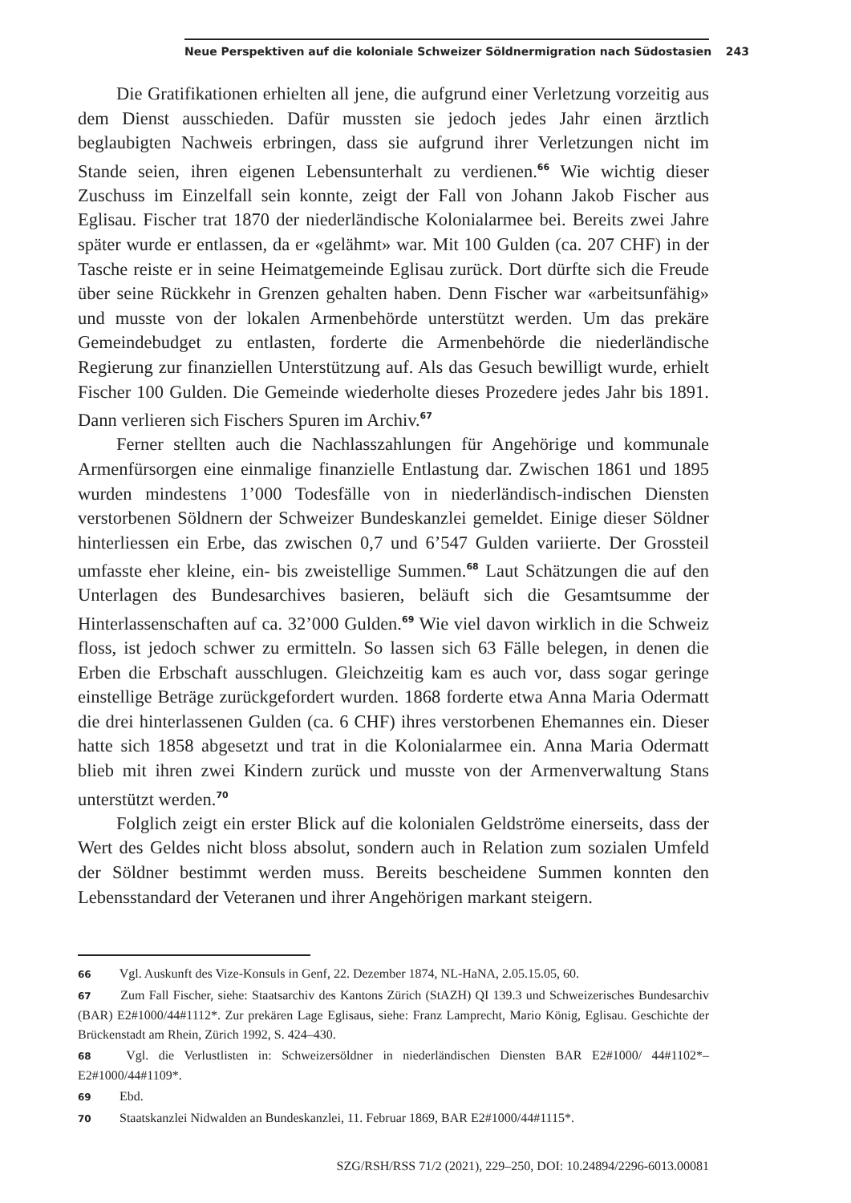Neue Perspektiven auf die koloniale Schweizer Söldnermigration nach Südostasien 243
Die Gratifikationen erhielten all jene, die aufgrund einer Verletzung vorzeitig aus dem Dienst ausschieden. Dafür mussten sie jedoch jedes Jahr einen ärztlich beglaubigten Nachweis erbringen, dass sie aufgrund ihrer Verletzungen nicht im Stande seien, ihren eigenen Lebensunterhalt zu verdienen.<sup>66</sup> Wie wichtig dieser Zuschuss im Einzelfall sein konnte, zeigt der Fall von Johann Jakob Fischer aus Eglisau. Fischer trat 1870 der niederländische Kolonialarmee bei. Bereits zwei Jahre später wurde er entlassen, da er «gelähmt» war. Mit 100 Gulden (ca. 207 CHF) in der Tasche reiste er in seine Heimatgemeinde Eglisau zurück. Dort dürfte sich die Freude über seine Rückkehr in Grenzen gehalten haben. Denn Fischer war «arbeitsunfähig» und musste von der lokalen Armenbehörde unterstützt werden. Um das prekäre Gemeindebudget zu entlasten, forderte die Armenbehörde die niederländische Regierung zur finanziellen Unterstützung auf. Als das Gesuch bewilligt wurde, erhielt Fischer 100 Gulden. Die Gemeinde wiederholte dieses Prozedere jedes Jahr bis 1891. Dann verlieren sich Fischers Spuren im Archiv.<sup>67</sup>
Ferner stellten auch die Nachlasszahlungen für Angehörige und kommunale Armenfürsorgen eine einmalige finanzielle Entlastung dar. Zwischen 1861 und 1895 wurden mindestens 1’000 Todesfälle von in niederländisch-indischen Diensten verstorbenen Söldnern der Schweizer Bundeskanzlei gemeldet. Einige dieser Söldner hinterliessen ein Erbe, das zwischen 0,7 und 6’547 Gulden variierte. Der Grossteil umfasste eher kleine, ein- bis zweistellige Summen.<sup>68</sup> Laut Schätzungen die auf den Unterlagen des Bundesarchives basieren, beläuft sich die Gesamtsumme der Hinterlassenschaften auf ca. 32’000 Gulden.<sup>69</sup> Wie viel davon wirklich in die Schweiz floss, ist jedoch schwer zu ermitteln. So lassen sich 63 Fälle belegen, in denen die Erben die Erbschaft ausschlugen. Gleichzeitig kam es auch vor, dass sogar geringe einstellige Beträge zurückgefordert wurden. 1868 forderte etwa Anna Maria Odermatt die drei hinterlassenen Gulden (ca. 6 CHF) ihres verstorbenen Ehemannes ein. Dieser hatte sich 1858 abgesetzt und trat in die Kolonialarmee ein. Anna Maria Odermatt blieb mit ihren zwei Kindern zurück und musste von der Armenverwaltung Stans unterstützt werden.<sup>70</sup>
Folglich zeigt ein erster Blick auf die kolonialen Geldströme einerseits, dass der Wert des Geldes nicht bloss absolut, sondern auch in Relation zum sozialen Umfeld der Söldner bestimmt werden muss. Bereits bescheidene Summen konnten den Lebensstandard der Veteranen und ihrer Angehörigen markant steigern.
66 Vgl. Auskunft des Vize-Konsuls in Genf, 22. Dezember 1874, NL-HaNA, 2.05.15.05, 60.
67 Zum Fall Fischer, siehe: Staatsarchiv des Kantons Zürich (StAZH) QI 139.3 und Schweizerisches Bundesarchiv (BAR) E2#1000/44#1112*. Zur prekären Lage Eglisaus, siehe: Franz Lamprecht, Mario König, Eglisau. Geschichte der Brückenstadt am Rhein, Zürich 1992, S. 424–430.
68 Vgl. die Verlustlisten in: Schweizersöldner in niederländischen Diensten BAR E2#1000/ 44#1102*–E2#1000/44#1109*.
69 Ebd.
70 Staatskanzlei Nidwalden an Bundeskanzlei, 11. Februar 1869, BAR E2#1000/44#1115*.
SZG/RSH/RSS 71/2 (2021), 229–250, DOI: 10.24894/2296-6013.00081